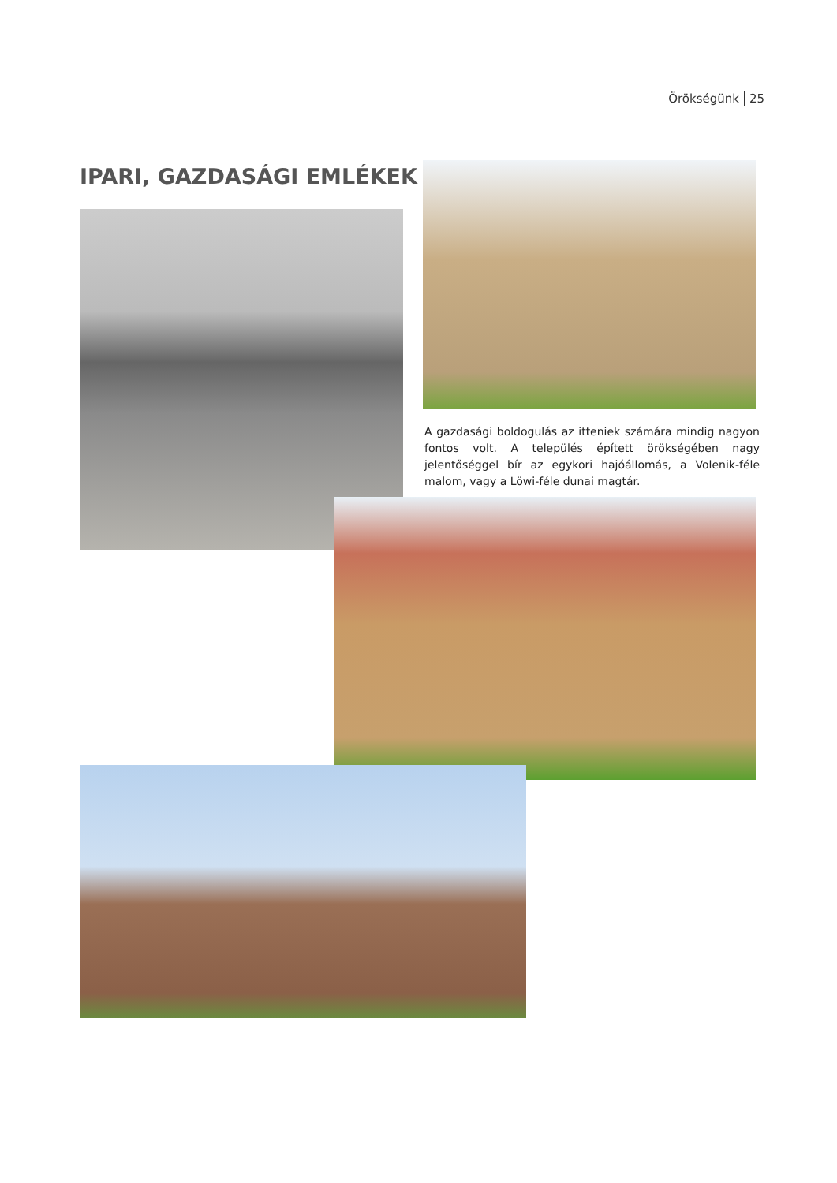Örökségünk 25
IPARI, GAZDASÁGI EMLÉKEK
A gazdasági boldogulás az itteniek számára mindig nagyon fontos volt. A település épített örökségében nagy jelentőséggel bír az egykori hajóállomás, a Volenik-féle malom, vagy a Löwi-féle dunai magtár.